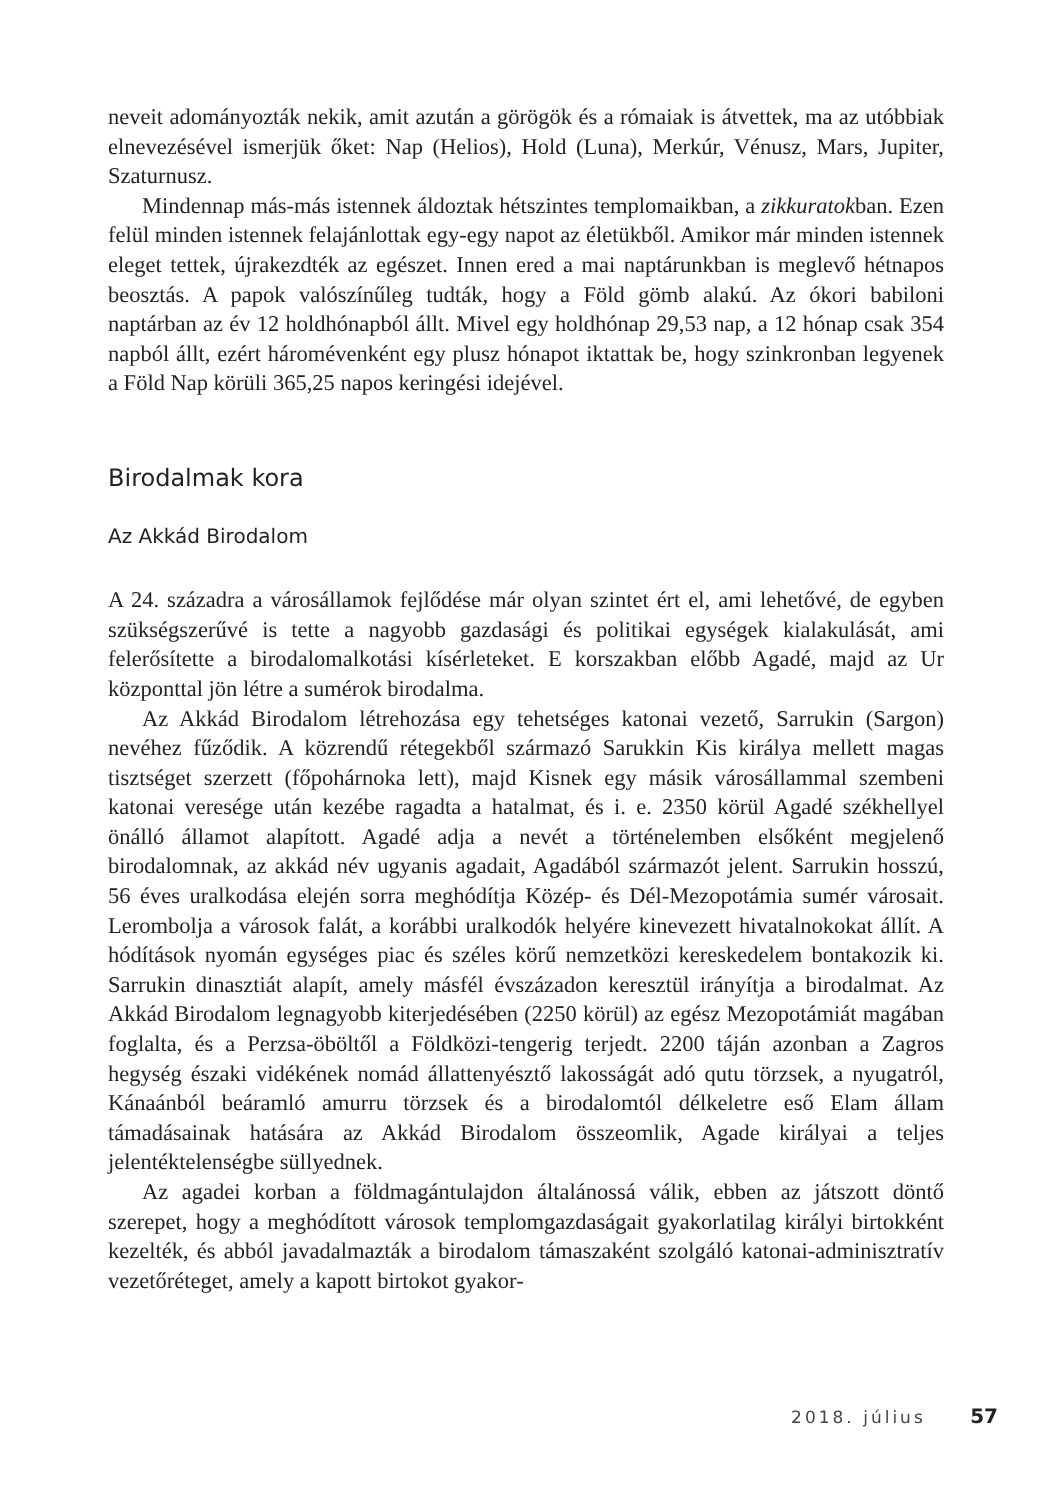neveit adományozták nekik, amit azután a görögök és a rómaiak is átvettek, ma az utóbbiak elnevezésével ismerjük őket: Nap (Helios), Hold (Luna), Merkúr, Vénusz, Mars, Jupiter, Szaturnusz.
Mindennap más-más istennek áldoztak hétszintes templomaikban, a zikkuratokban. Ezen felül minden istennek felajánlottak egy-egy napot az életükből. Amikor már minden istennek eleget tettek, újrakezdték az egészet. Innen ered a mai naptárunkban is meglevő hétnapos beosztás. A papok valószínűleg tudták, hogy a Föld gömb alakú. Az ókori babiloni naptárban az év 12 holdhónapból állt. Mivel egy holdhónap 29,53 nap, a 12 hónap csak 354 napból állt, ezért háromévenként egy plusz hónapot iktattak be, hogy szinkronban legyenek a Föld Nap körüli 365,25 napos keringési idejével.
Birodalmak kora
Az Akkád Birodalom
A 24. századra a városállamok fejlődése már olyan szintet ért el, ami lehetővé, de egyben szükségszerűvé is tette a nagyobb gazdasági és politikai egységek kialakulását, ami felerősítette a birodalomalkotási kísérleteket. E korszakban előbb Agadé, majd az Ur központtal jön létre a sumérok birodalma.
Az Akkád Birodalom létrehozása egy tehetséges katonai vezető, Sarrukin (Sargon) nevéhez fűződik. A közrendű rétegekből származó Sarukkin Kis királya mellett magas tisztséget szerzett (főpohárnoka lett), majd Kisnek egy másik városállammal szembeni katonai veresége után kezébe ragadta a hatalmat, és i. e. 2350 körül Agadé székhellyel önálló államot alapított. Agadé adja a nevét a történelemben elsőként megjelenő birodalomnak, az akkád név ugyanis agadait, Agadából származót jelent. Sarrukin hosszú, 56 éves uralkodása elején sorra meghódítja Közép- és Dél-Mezopotámia sumér városait. Lerombolja a városok falát, a korábbi uralkodók helyére kinevezett hivatalnokokat állít. A hódítások nyomán egységes piac és széles körű nemzetközi kereskedelem bontakozik ki. Sarrukin dinasztiát alapít, amely másfél évszázadon keresztül irányítja a birodalmat. Az Akkád Birodalom legnagyobb kiterjedésében (2250 körül) az egész Mezopotámiát magában foglalta, és a Perzsa-öböltől a Földközi-tengerig terjedt. 2200 táján azonban a Zagros hegység északi vidékének nomád állattenyésztő lakosságát adó qutu törzsek, a nyugatról, Kánaánból beáramló amurru törzsek és a birodalomtól délkeletre eső Elam állam támadásainak hatására az Akkád Birodalom összeomlik, Agade királyai a teljes jelentéktelenségbe süllyednek.
Az agadei korban a földmagántulajdon általánossá válik, ebben az játszott döntő szerepet, hogy a meghódított városok templomgazdaságait gyakorlatilag királyi birtokként kezelték, és abból javadalmazták a birodalom támaszaként szolgáló katonai-adminisztratív vezetőréteget, amely a kapott birtokot gyakor-
2018. július 57